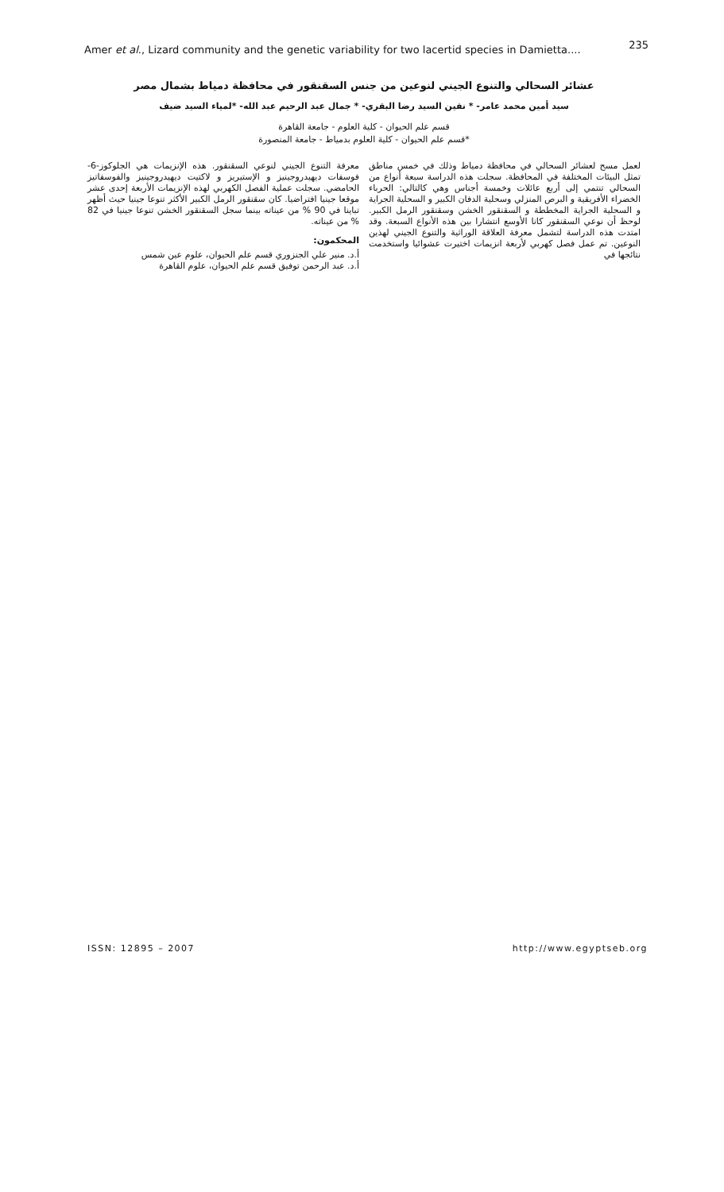Amer et al., Lizard community and the genetic variability for two lacertid species in Damietta.... 235
عشائر السحالي والتنوع الجيني لنوعين من جنس السقنقور في محافظة دمياط بشمال مصر
سيد أمين محمد عامر- * نفين السيد رضا البقري- * جمال عبد الرحيم عبد الله- *لمياء السيد ضيف
قسم علم الحيوان - كلية العلوم - جامعة القاهرة
*قسم علم الحيوان - كلية العلوم بدمياط - جامعة المنصورة
لعمل مسح لعشائر السحالي في محافظة دمياط وذلك في خمس مناطق تمثل البيئات المختلفة في المحافظة. سجلت هذه الدراسة سبعة أنواع من السحالي تنتمي إلى أربع عائلات وخمسة أجناس وهي كالتالي: الحرباء الخضراء الأفريقية و البرص المنزلي وسحلية الدفان الكبير و السحلية الجراية و السحلية الجراية المخططة و السقنقور الخشن وسقنقور الرمل الكبير. لوحظ أن نوعي السقنقور كانا الأوسع انتشارا بين هذه الأنواع السبعة. وقد امتدت هذه الدراسة لتشمل معرفة العلاقة الوراثية والتنوع الجيني لهذين النوعين. تم عمل فصل كهربي لأربعة انزيمات اختيرت عشوائيا واستخدمت نتائجها في
معرفة التنوع الجيني لنوعي السقنقور. هذه الإنزيمات هي الجلوكوز-6-فوسفات ديهيدروجينيز و الإستيريز و لاكتيت ديهيدروجينيز والفوسفاتيز الحامضي. سجلت عملية الفصل الكهربي لهذه الإنزيمات الأربعة إحدى عشر موقعا جينيا افتراضيا. كان سقنقور الرمل الكبير الأكثر تنوعا جينيا حيث أظهر تباينا في 90 % من عيناته بينما سجل السقنقور الخشن تنوعا جينيا في 82 % من عيناته.
المحكمون:
أ.د. منير علي الجنزوري قسم علم الحيوان، علوم عين شمس
أ.د. عبد الرحمن توفيق قسم علم الحيوان، علوم القاهرة
ISSN: 12895 – 2007 http://www.egyptseb.org